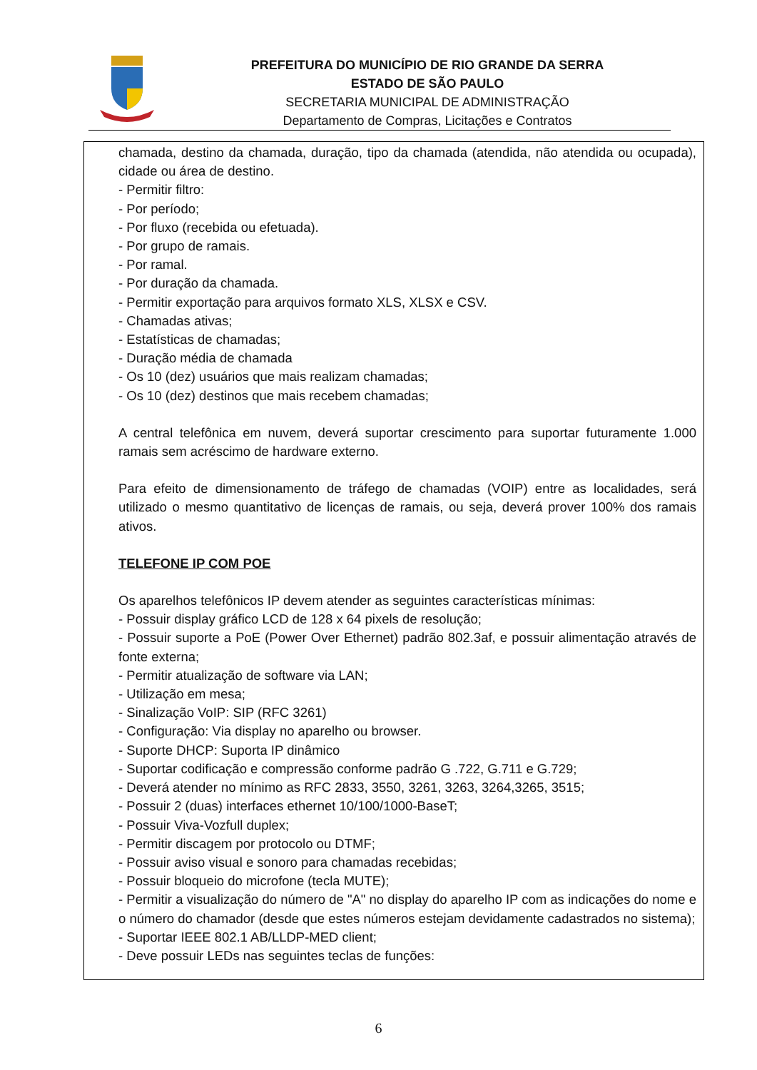PREFEITURA DO MUNICÍPIO DE RIO GRANDE DA SERRA
ESTADO DE SÃO PAULO
SECRETARIA MUNICIPAL DE ADMINISTRAÇÃO
Departamento de Compras, Licitações e Contratos
chamada, destino da chamada, duração, tipo da chamada (atendida, não atendida ou ocupada), cidade ou área de destino.
- Permitir filtro:
- Por período;
- Por fluxo (recebida ou efetuada).
- Por grupo de ramais.
- Por ramal.
- Por duração da chamada.
- Permitir exportação para arquivos formato XLS, XLSX e CSV.
- Chamadas ativas;
- Estatísticas de chamadas;
- Duração média de chamada
- Os 10 (dez) usuários que mais realizam chamadas;
- Os 10 (dez) destinos que mais recebem chamadas;
A central telefônica em nuvem, deverá suportar crescimento para suportar futuramente 1.000 ramais sem acréscimo de hardware externo.
Para efeito de dimensionamento de tráfego de chamadas (VOIP) entre as localidades, será utilizado o mesmo quantitativo de licenças de ramais, ou seja, deverá prover 100% dos ramais ativos.
TELEFONE IP COM POE
Os aparelhos telefônicos IP devem atender as seguintes características mínimas:
- Possuir display gráfico LCD de 128 x 64 pixels de resolução;
- Possuir suporte a PoE (Power Over Ethernet) padrão 802.3af, e possuir alimentação através de fonte externa;
- Permitir atualização de software via LAN;
- Utilização em mesa;
- Sinalização VoIP: SIP (RFC 3261)
- Configuração: Via display no aparelho ou browser.
- Suporte DHCP: Suporta IP dinâmico
- Suportar codificação e compressão conforme padrão G .722, G.711 e G.729;
- Deverá atender no mínimo as RFC 2833, 3550, 3261, 3263, 3264,3265, 3515;
- Possuir 2 (duas) interfaces ethernet 10/100/1000-BaseT;
- Possuir Viva-Vozfull duplex;
- Permitir discagem por protocolo ou DTMF;
- Possuir aviso visual e sonoro para chamadas recebidas;
- Possuir bloqueio do microfone (tecla MUTE);
- Permitir a visualização do número de "A" no display do aparelho IP com as indicações do nome e o número do chamador (desde que estes números estejam devidamente cadastrados no sistema);
- Suportar IEEE 802.1 AB/LLDP-MED client;
- Deve possuir LEDs nas seguintes teclas de funções:
6